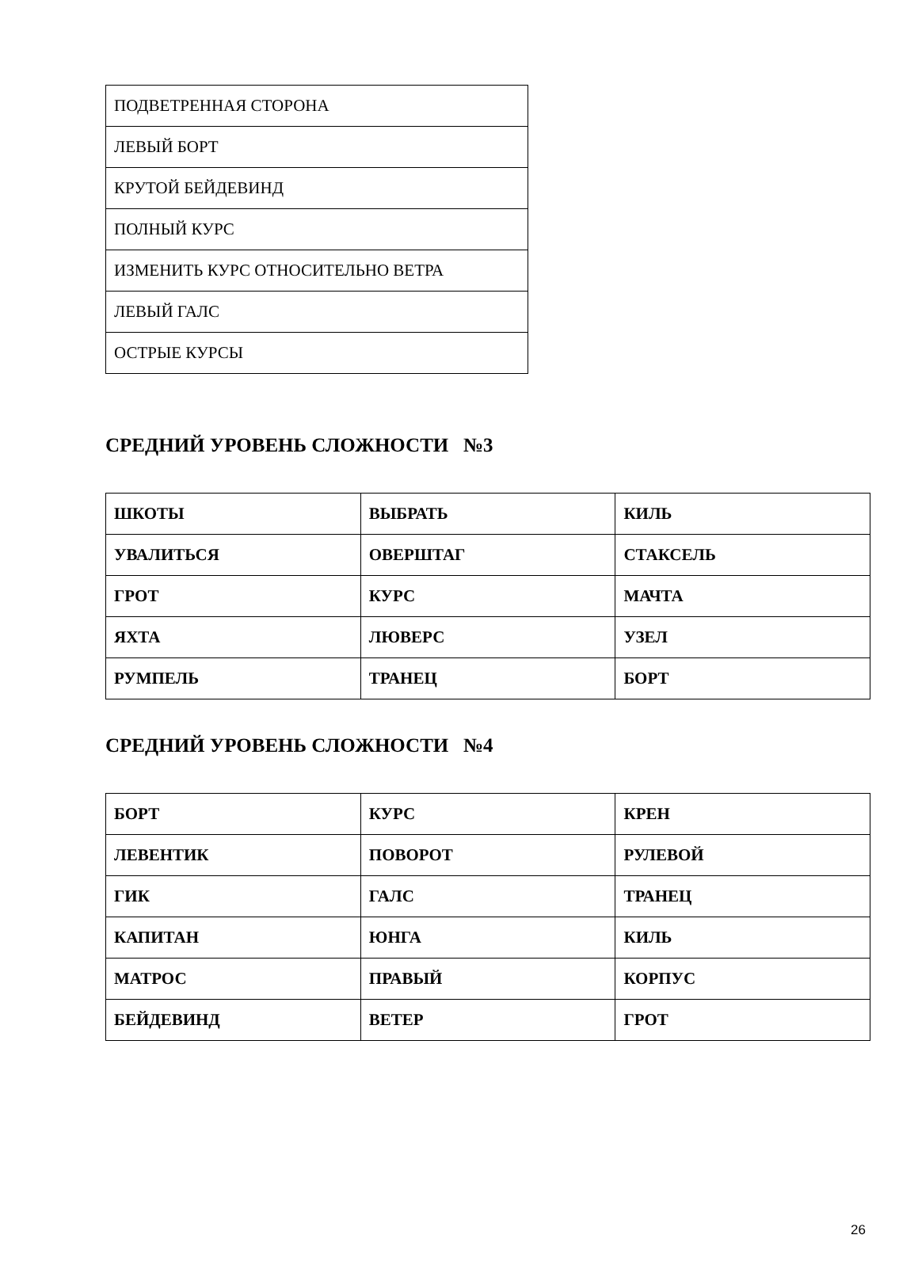| ПОДВЕТРЕННАЯ СТОРОНА |
| ЛЕВЫЙ БОРТ |
| КРУТОЙ БЕЙДЕВИНД |
| ПОЛНЫЙ КУРС |
| ИЗМЕНИТЬ КУРС ОТНОСИТЕЛЬНО ВЕТРА |
| ЛЕВЫЙ ГАЛС |
| ОСТРЫЕ КУРСЫ |
СРЕДНИЙ УРОВЕНЬ СЛОЖНОСТИ №3
| ШКОТЫ | ВЫБРАТЬ | КИЛЬ |
| УВАЛИТЬСЯ | ОВЕРШТАГ | СТАКСЕЛЬ |
| ГРОТ | КУРС | МАЧТА |
| ЯХТА | ЛЮВЕРС | УЗЕЛ |
| РУМПЕЛЬ | ТРАНЕЦ | БОРТ |
СРЕДНИЙ УРОВЕНЬ СЛОЖНОСТИ №4
| БОРТ | КУРС | КРЕН |
| ЛЕВЕНТИК | ПОВОРОТ | РУЛЕВОЙ |
| ГИК | ГАЛС | ТРАНЕЦ |
| КАПИТАН | ЮНГА | КИЛЬ |
| МАТРОС | ПРАВЫЙ | КОРПУС |
| БЕЙДЕВИНД | ВЕТЕР | ГРОТ |
26